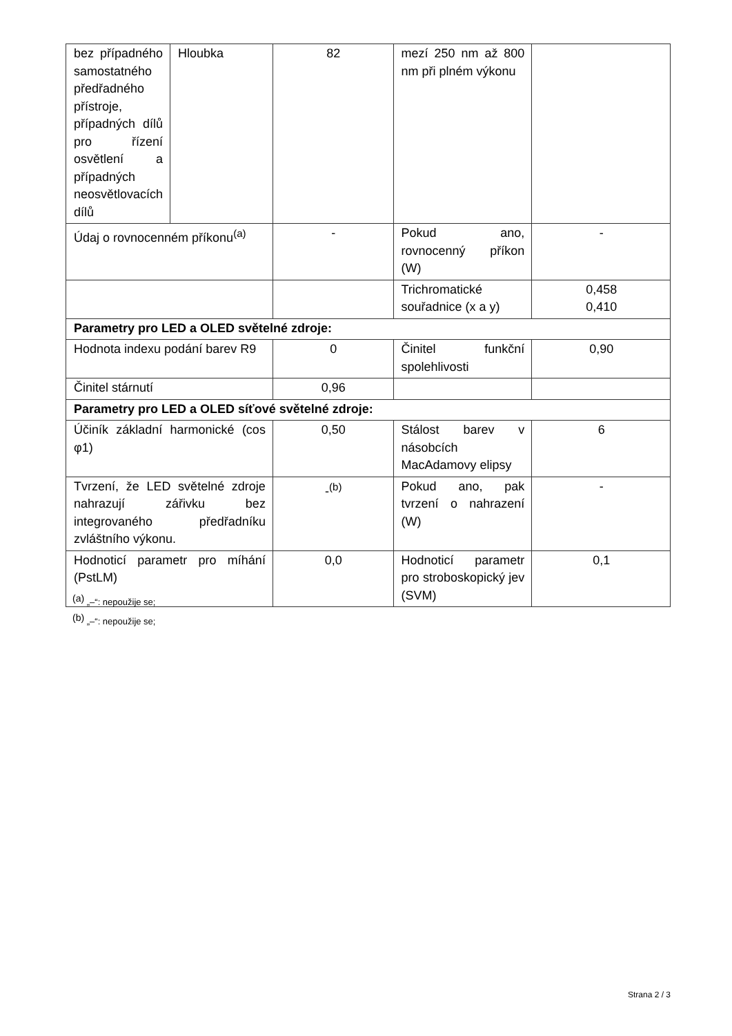| bez případného samostatného předřadného přístroje, případných dílů pro řízení osvětlení a případných neosvětlovacích dílů | Hloubka | 82 | mezí 250 nm až 800 nm při plném výkonu | |
| Údaj o rovnocenném příkonu<sup>(a)</sup> | | - | Pokud ano, rovnocenný příkon (W) | - |
| | | | Trichromatické souřadnice (x a y) | 0,458 0,410 |
| Parametry pro LED a OLED světelné zdroje: | | | | |
| Hodnota indexu podání barev R9 | | 0 | Činitel funkční spolehlivosti | 0,90 |
| Činitel stárnutí | | 0,96 | | |
| Parametry pro LED a OLED síťové světelné zdroje: | | | | |
| Účiník základní harmonické (cos φ1) | | 0,50 | Stálost barev v násobcích MacAdamovy elipsy | 6 |
| Tvrzení, že LED světelné zdroje nahrazují zářivku bez integrovaného předřadníku zvláštního výkonu. | | -<sup>(b)</sup> | Pokud ano, pak tvrzení o nahrazení (W) | - |
| Hodnoticí parametr pro míhání (PstLM) | | 0,0 | Hodnoticí parametr pro stroboskopický jev (SVM) | 0,1 |
<sup>(a)</sup> „–“: nepoužije se;
<sup>(b)</sup> „–“: nepoužije se;
Strana 2 / 3